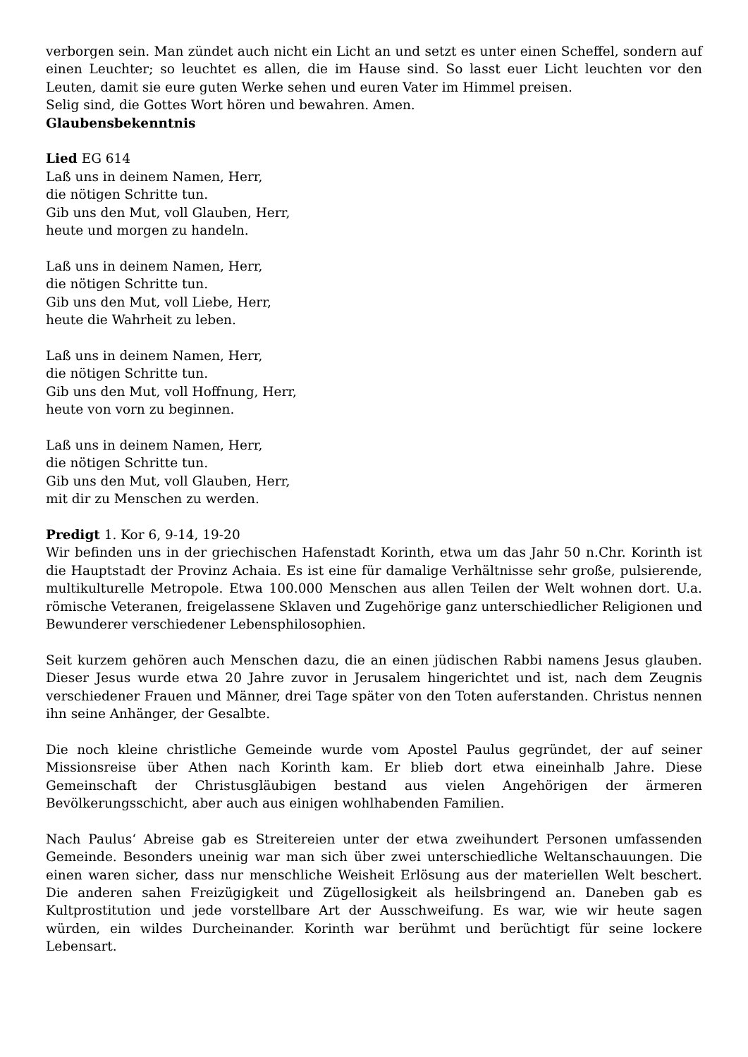verborgen sein. Man zündet auch nicht ein Licht an und setzt es unter einen Scheffel, sondern auf einen Leuchter; so leuchtet es allen, die im Hause sind. So lasst euer Licht leuchten vor den Leuten, damit sie eure guten Werke sehen und euren Vater im Himmel preisen.
Selig sind, die Gottes Wort hören und bewahren. Amen.
Glaubensbekenntnis
Lied EG 614
Laß uns in deinem Namen, Herr,
die nötigen Schritte tun.
Gib uns den Mut, voll Glauben, Herr,
heute und morgen zu handeln.
Laß uns in deinem Namen, Herr,
die nötigen Schritte tun.
Gib uns den Mut, voll Liebe, Herr,
heute die Wahrheit zu leben.
Laß uns in deinem Namen, Herr,
die nötigen Schritte tun.
Gib uns den Mut, voll Hoffnung, Herr,
heute von vorn zu beginnen.
Laß uns in deinem Namen, Herr,
die nötigen Schritte tun.
Gib uns den Mut, voll Glauben, Herr,
mit dir zu Menschen zu werden.
Predigt 1. Kor 6, 9-14, 19-20
Wir befinden uns in der griechischen Hafenstadt Korinth, etwa um das Jahr 50 n.Chr. Korinth ist die Hauptstadt der Provinz Achaia. Es ist eine für damalige Verhältnisse sehr große, pulsierende, multikulturelle Metropole. Etwa 100.000 Menschen aus allen Teilen der Welt wohnen dort. U.a. römische Veteranen, freigelassene Sklaven und Zugehörige ganz unterschiedlicher Religionen und Bewunderer verschiedener Lebensphilosophien.
Seit kurzem gehören auch Menschen dazu, die an einen jüdischen Rabbi namens Jesus glauben. Dieser Jesus wurde etwa 20 Jahre zuvor in Jerusalem hingerichtet und ist, nach dem Zeugnis verschiedener Frauen und Männer, drei Tage später von den Toten auferstanden. Christus nennen ihn seine Anhänger, der Gesalbte.
Die noch kleine christliche Gemeinde wurde vom Apostel Paulus gegründet, der auf seiner Missionsreise über Athen nach Korinth kam. Er blieb dort etwa eineinhalb Jahre. Diese Gemeinschaft der Christusgläubigen bestand aus vielen Angehörigen der ärmeren Bevölkerungsschicht, aber auch aus einigen wohlhabenden Familien.
Nach Paulus‘ Abreise gab es Streitereien unter der etwa zweihundert Personen umfassenden Gemeinde. Besonders uneinig war man sich über zwei unterschiedliche Weltanschauungen. Die einen waren sicher, dass nur menschliche Weisheit Erlösung aus der materiellen Welt beschert. Die anderen sahen Freizügigkeit und Zügellosigkeit als heilsbringend an. Daneben gab es Kultprostitution und jede vorstellbare Art der Ausschweifung. Es war, wie wir heute sagen würden, ein wildes Durcheinander. Korinth war berühmt und berüchtigt für seine lockere Lebensart.